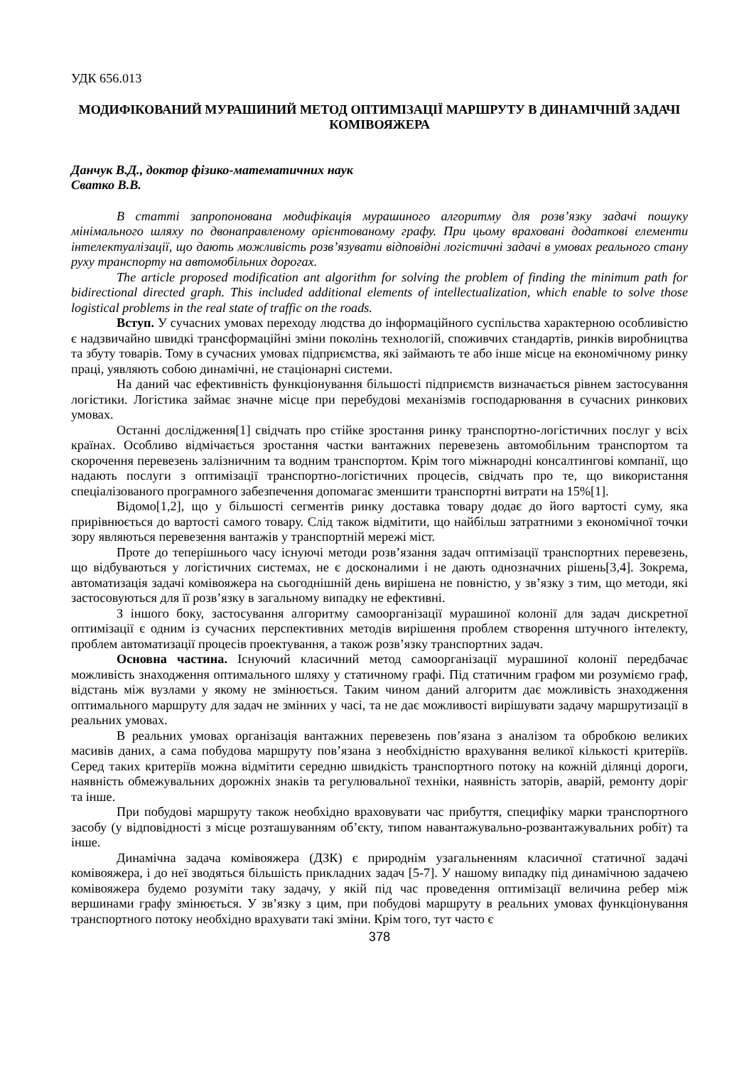УДК 656.013
МОДИФІКОВАНИЙ МУРАШИНИЙ МЕТОД ОПТИМІЗАЦІЇ МАРШРУТУ В ДИНАМІЧНІЙ ЗАДАЧІ КОМІВОЯЖЕРА
Данчук В.Д., доктор фізико-математичних наук
Сватко В.В.
В статті запропонована модифікація мурашиного алгоритму для розв’язку задачі пошуку мінімального шляху по двонаправленому орієнтованому графу. При цьому враховані додаткові елементи інтелектуалізації, що дають можливість розв’язувати відповідні логістичні задачі в умовах реального стану руху транспорту на автомобільних дорогах.
The article proposed modification ant algorithm for solving the problem of finding the minimum path for bidirectional directed graph. This included additional elements of intellectualization, which enable to solve those logistical problems in the real state of traffic on the roads.
Вступ. У сучасних умовах переходу людства до інформаційного суспільства характерною особливістю є надзвичайно швидкі трансформаційні зміни поколінь технологій, споживчих стандартів, ринків виробництва та збуту товарів. Тому в сучасних умовах підприємства, які займають те або інше місце на економічному ринку праці, уявляють собою динамічні, не стаціонарні системи.
На даний час ефективність функціонування більшості підприємств визначається рівнем застосування логістики. Логістика займає значне місце при перебудові механізмів господарювання в сучасних ринкових умовах.
Останні дослідження[1] свідчать про стійке зростання ринку транспортно-логістичних послуг у всіх країнах. Особливо відмічається зростання частки вантажних перевезень автомобільним транспортом та скорочення перевезень залізничним та водним транспортом. Крім того міжнародні консалтингові компанії, що надають послуги з оптимізації транспортно-логістичних процесів, свідчать про те, що використання спеціалізованого програмного забезпечення допомагає зменшити транспортні витрати на 15%[1].
Відомо[1,2], що у більшості сегментів ринку доставка товару додає до його вартості суму, яка прирівнюється до вартості самого товару. Слід також відмітити, що найбільш затратними з економічної точки зору являються перевезення вантажів у транспортній мережі міст.
Проте до теперішнього часу існуючі методи розв’язання задач оптимізації транспортних перевезень, що відбуваються у логістичних системах, не є досконалими і не дають однозначних рішень[3,4]. Зокрема, автоматизація задачі комівояжера на сьогоднішній день вирішена не повністю, у зв’язку з тим, що методи, які застосовуються для її розв’язку в загальному випадку не ефективні.
З іншого боку, застосування алгоритму самоорганізації мурашиної колонії для задач дискретної оптимізації є одним із сучасних перспективних методів вирішення проблем створення штучного інтелекту, проблем автоматизації процесів проектування, а також розв’язку транспортних задач.
Основна частина. Існуючий класичний метод самоорганізації мурашиної колонії передбачає можливість знаходження оптимального шляху у статичному графі. Під статичним графом ми розуміємо граф, відстань між вузлами у якому не змінюється. Таким чином даний алгоритм дає можливість знаходження оптимального маршруту для задач не змінних у часі, та не дає можливості вирішувати задачу маршрутизації в реальних умовах.
В реальних умовах організація вантажних перевезень пов’язана з аналізом та обробкою великих масивів даних, а сама побудова маршруту пов’язана з необхідністю врахування великої кількості критеріїв. Серед таких критеріїв можна відмітити середню швидкість транспортного потоку на кожній ділянці дороги, наявність обмежувальних дорожніх знаків та регулювальної техніки, наявність заторів, аварій, ремонту доріг та інше.
При побудові маршруту також необхідно враховувати час прибуття, специфіку марки транспортного засобу (у відповідності з місце розташуванням об’єкту, типом навантажувально-розвантажувальних робіт) та інше.
Динамічна задача комівояжера (ДЗК) є природнім узагальненням класичної статичної задачі комівояжера, і до неї зводяться більшість прикладних задач [5-7]. У нашому випадку під динамічною задачею комівояжера будемо розуміти таку задачу, у якій під час проведення оптимізації величина ребер між вершинами графу змінюється. У зв’язку з цим, при побудові маршруту в реальних умовах функціонування транспортного потоку необхідно врахувати такі зміни. Крім того, тут часто є
378